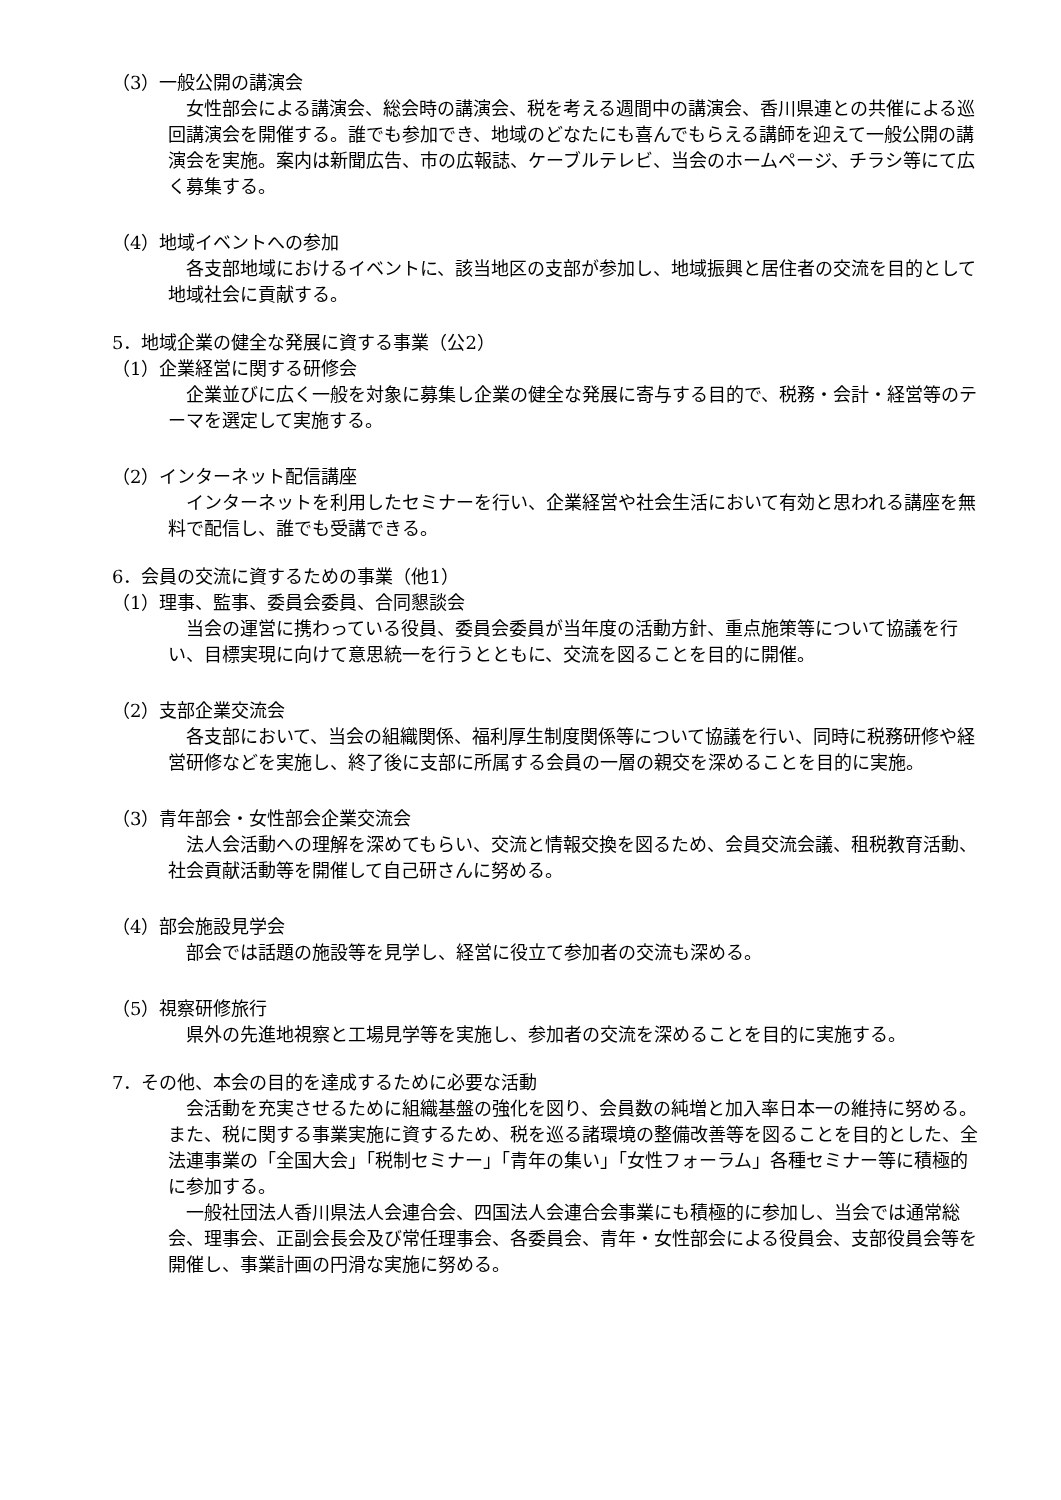（3）一般公開の講演会
女性部会による講演会、総会時の講演会、税を考える週間中の講演会、香川県連との共催による巡回講演会を開催する。誰でも参加でき、地域のどなたにも喜んでもらえる講師を迎えて一般公開の講演会を実施。案内は新聞広告、市の広報誌、ケーブルテレビ、当会のホームページ、チラシ等にて広く募集する。
（4）地域イベントへの参加
各支部地域におけるイベントに、該当地区の支部が参加し、地域振興と居住者の交流を目的として地域社会に貢献する。
5．地域企業の健全な発展に資する事業（公2）
（1）企業経営に関する研修会
企業並びに広く一般を対象に募集し企業の健全な発展に寄与する目的で、税務・会計・経営等のテーマを選定して実施する。
（2）インターネット配信講座
インターネットを利用したセミナーを行い、企業経営や社会生活において有効と思われる講座を無料で配信し、誰でも受講できる。
6．会員の交流に資するための事業（他1）
（1）理事、監事、委員会委員、合同懇談会
当会の運営に携わっている役員、委員会委員が当年度の活動方針、重点施策等について協議を行い、目標実現に向けて意思統一を行うとともに、交流を図ることを目的に開催。
（2）支部企業交流会
各支部において、当会の組織関係、福利厚生制度関係等について協議を行い、同時に税務研修や経営研修などを実施し、終了後に支部に所属する会員の一層の親交を深めることを目的に実施。
（3）青年部会・女性部会企業交流会
法人会活動への理解を深めてもらい、交流と情報交換を図るため、会員交流会議、租税教育活動、社会貢献活動等を開催して自己研さんに努める。
（4）部会施設見学会
部会では話題の施設等を見学し、経営に役立て参加者の交流も深める。
（5）視察研修旅行
県外の先進地視察と工場見学等を実施し、参加者の交流を深めることを目的に実施する。
7．その他、本会の目的を達成するために必要な活動
会活動を充実させるために組織基盤の強化を図り、会員数の純増と加入率日本一の維持に努める。また、税に関する事業実施に資するため、税を巡る諸環境の整備改善等を図ることを目的とした、全法連事業の「全国大会」「税制セミナー」「青年の集い」「女性フォーラム」各種セミナー等に積極的に参加する。
一般社団法人香川県法人会連合会、四国法人会連合会事業にも積極的に参加し、当会では通常総会、理事会、正副会長会及び常任理事会、各委員会、青年・女性部会による役員会、支部役員会等を開催し、事業計画の円滑な実施に努める。